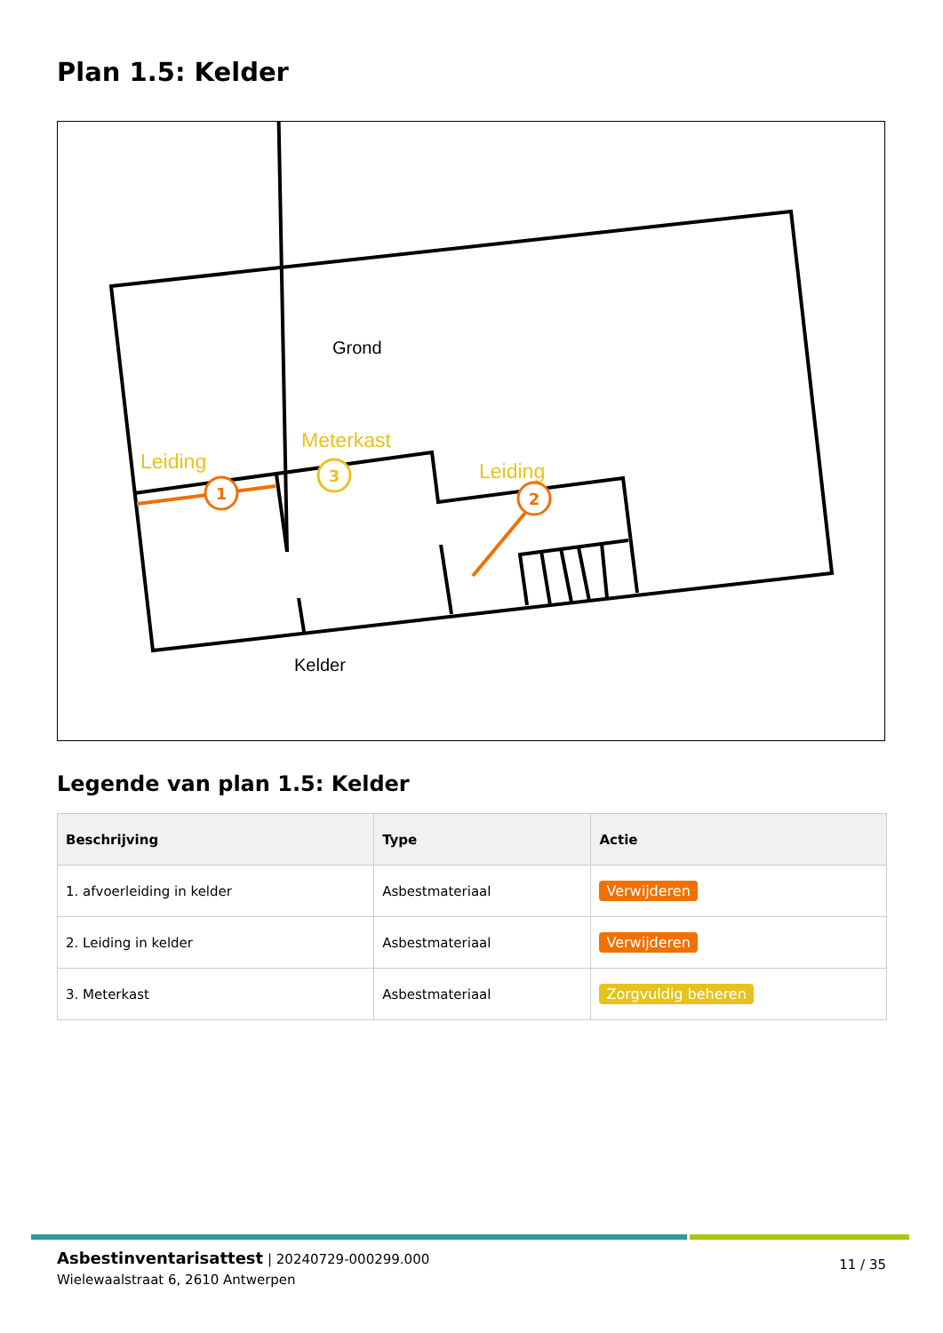Plan 1.5: Kelder
Grond
Kelder
Leiding
Meterkast
Leiding
1
2
3
Legende van plan 1.5: Kelder
| Beschrijving | Type | Actie |
| --- | --- | --- |
| 1. afvoerleiding in kelder | Asbestmateriaal | Verwijderen |
| 2. Leiding in kelder | Asbestmateriaal | Verwijderen |
| 3. Meterkast | Asbestmateriaal | Zorgvuldig beheren |
Asbestinventarisattest | 20240729-000299.000
Wielewaalstraat 6, 2610 Antwerpen
11 / 35